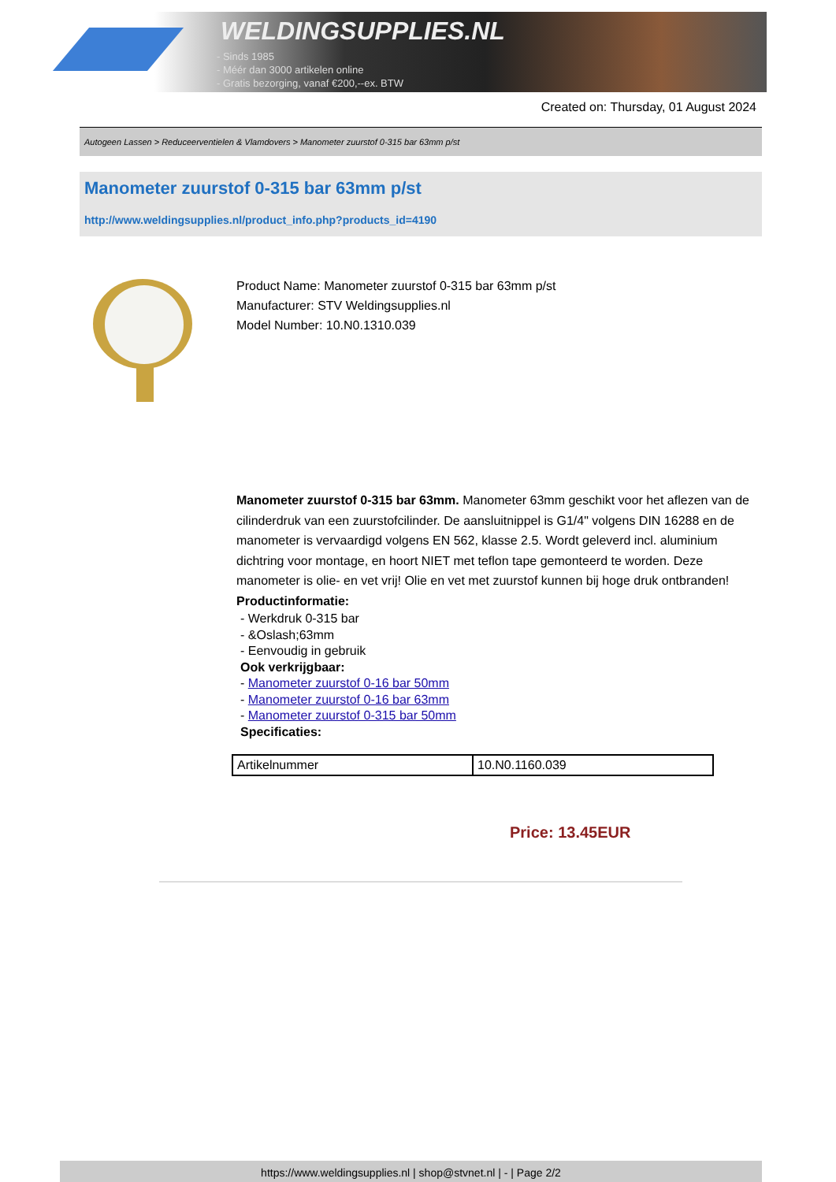WELDINGSUPPLIES.NL
- Sinds 1985
- Méér dan 3000 artikelen online
- Gratis bezorging, vanaf €200,--ex. BTW
Created on: Thursday, 01 August 2024
Autogeen Lassen > Reduceerventielen & Vlamdovers > Manometer zuurstof 0-315 bar 63mm p/st
Manometer zuurstof 0-315 bar 63mm p/st
http://www.weldingsupplies.nl/product_info.php?products_id=4190
Product Name: Manometer zuurstof 0-315 bar 63mm p/st
Manufacturer: STV Weldingsupplies.nl
Model Number: 10.N0.1310.039
Manometer zuurstof 0-315 bar 63mm. Manometer 63mm geschikt voor het aflezen van de cilinderdruk van een zuurstofcilinder. De aansluitnippel is G1/4" volgens DIN 16288 en de manometer is vervaardigd volgens EN 562, klasse 2.5. Wordt geleverd incl. aluminium dichtring voor montage, en hoort NIET met teflon tape gemonteerd te worden. Deze manometer is olie- en vet vrij! Olie en vet met zuurstof kunnen bij hoge druk ontbranden!
Productinformatie:
- Werkdruk 0-315 bar
- &Oslash;63mm
- Eenvoudig in gebruik
Ook verkrijgbaar:
- Manometer zuurstof 0-16 bar 50mm
- Manometer zuurstof 0-16 bar 63mm
- Manometer zuurstof 0-315 bar 50mm
Specificaties:
| Artikelnummer | 10.N0.1160.039 |
Price: 13.45EUR
https://www.weldingsupplies.nl | shop@stvnet.nl | - | Page 2/2